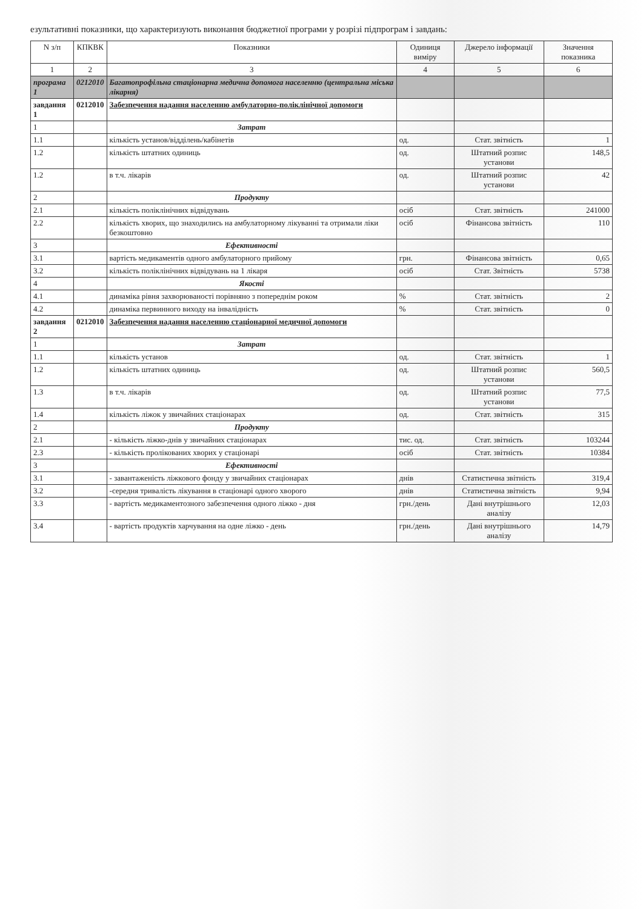езультативні показники, що характеризують виконання бюджетної програми у розрізі підпрограм і завдань:
| N з/п | КПКВК | Показники | Одиниця виміру | Джерело інформації | Значення показника |
| --- | --- | --- | --- | --- | --- |
| 1 | 2 | 3 | 4 | 5 | 6 |
| програма 1 | 0212010 | Багатопрофільна стаціонарна медична допомога населенню (центральна міська лікарня) | | | |
| завдання 1 | 0212010 | Забезпечення надання населенню амбулаторно-поліклінічної допомоги | | | |
| 1 | | Затрат | | | |
| 1.1 | | кількість установ/відділень/кабінетів | од. | Стат. звітність | 1 |
| 1.2 | | кількість штатних одиниць | од. | Штатний розпис установи | 148,5 |
| 1.2 | | в т.ч. лікарів | од. | Штатний розпис установи | 42 |
| 2 | | Продукту | | | |
| 2.1 | | кількість поліклінічних відвідувань | осіб | Стат. звітність | 241000 |
| 2.2 | | кількість хворих, що знаходились на амбулаторному лікуванні та отримали ліки безкоштовно | осіб | Фінансова звітність | 110 |
| 3 | | Ефективності | | | |
| 3.1 | | вартість медикаментів одного амбулаторного прийому | грн. | Фінансова звітність | 0,65 |
| 3.2 | | кількість поліклінічних відвідувань на 1 лікаря | осіб | Стат. Звітність | 5738 |
| 4 | | Якості | | | |
| 4.1 | | динаміка рівня захворюваності порівняно з попереднім роком | % | Стат. звітність | 2 |
| 4.2 | | динаміка первинного виходу на інвалідність | % | Стат. звітність | 0 |
| завдання 2 | 0212010 | Забезпечення надання населенню стаціонарної медичної допомоги | | | |
| 1 | | Затрат | | | |
| 1.1 | | кількість установ | од. | Стат. звітність | 1 |
| 1.2 | | кількість штатних одиниць | од. | Штатний розпис установи | 560,5 |
| 1.3 | | в т.ч. лікарів | од. | Штатний розпис установи | 77,5 |
| 1.4 | | кількість ліжок у звичайних стаціонарах | од. | Стат. звітність | 315 |
| 2 | | Продукту | | | |
| 2.1 | | - кількість ліжко-днів у звичайних стаціонарах | тис. од. | Стат. звітність | 103244 |
| 2.3 | | - кількість пролікованих хворих у стаціонарі | осіб | Стат. звітність | 10384 |
| 3 | | Ефективності | | | |
| 3.1 | | - завантаженість ліжкового фонду у звичайних стаціонарах | днів | Статистична звітність | 319,4 |
| 3.2 | | -середня тривалість лікування в стаціонарі одного хворого | днів | Статистична звітність | 9,94 |
| 3.3 | | - вартість медикаментозного забезпечення одного ліжко - дня | грн./день | Дані внутрішнього аналізу | 12,03 |
| 3.4 | | - вартість продуктів харчування на одне ліжко - день | грн./день | Дані внутрішнього аналізу | 14,79 |